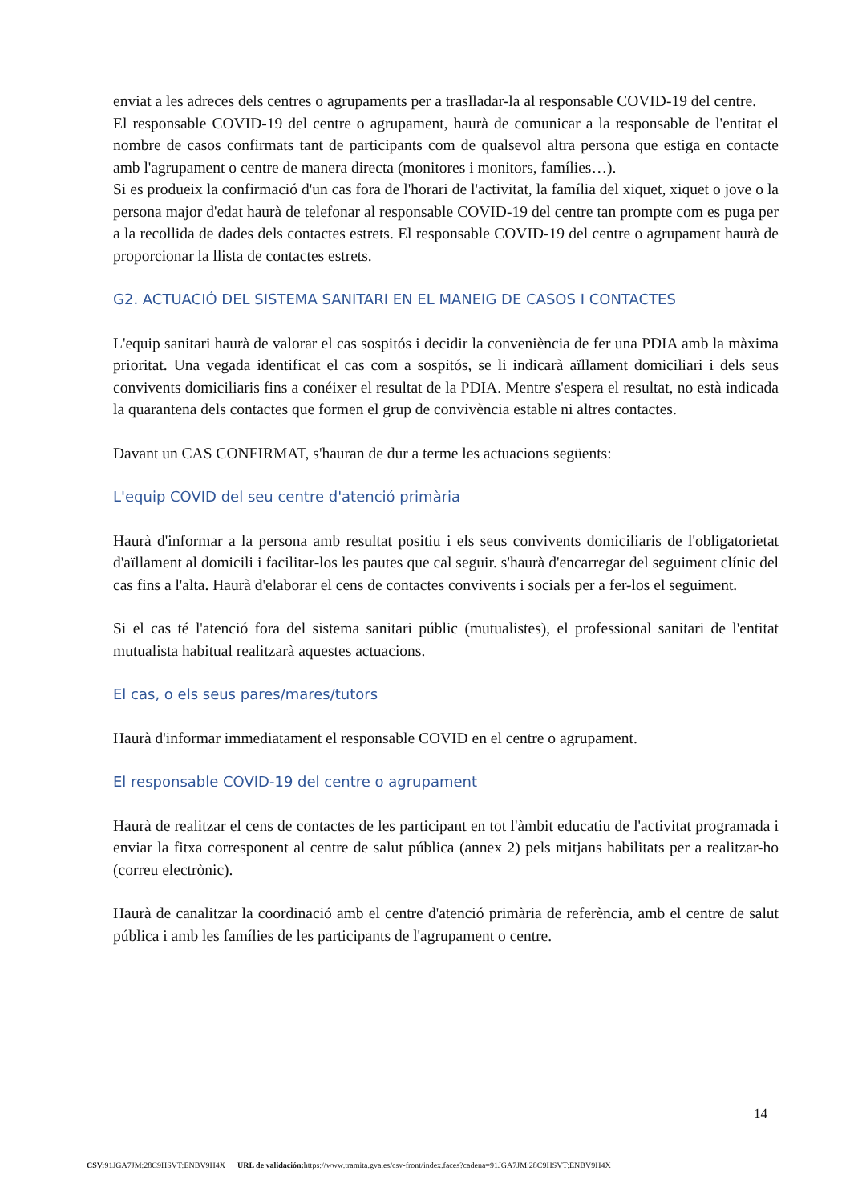enviat a les adreces dels centres o agrupaments per a traslladar-la al responsable COVID-19 del centre.
El responsable COVID-19 del centre o agrupament, haurà de comunicar a la responsable de l'entitat el nombre de casos confirmats tant de participants com de qualsevol altra persona que estiga en contacte amb l'agrupament o centre de manera directa (monitores i monitors, famílies…).
Si es produeix la confirmació d'un cas fora de l'horari de l'activitat, la família del xiquet, xiquet o jove o la persona major d'edat haurà de telefonar al responsable COVID-19 del centre tan prompte com es puga per a la recollida de dades dels contactes estrets. El responsable COVID-19 del centre o agrupament haurà de proporcionar la llista de contactes estrets.
G2. ACTUACIÓ DEL SISTEMA SANITARI EN EL MANEIG DE CASOS I CONTACTES
L'equip sanitari haurà de valorar el cas sospitós i decidir la conveniència de fer una PDIA amb la màxima prioritat. Una vegada identificat el cas com a sospitós, se li indicarà aïllament domiciliari i dels seus convivents domiciliaris fins a conéixer el resultat de la PDIA. Mentre s'espera el resultat, no està indicada la quarantena dels contactes que formen el grup de convivència estable ni altres contactes.
Davant un CAS CONFIRMAT, s'hauran de dur a terme les actuacions següents:
L'equip COVID del seu centre d'atenció primària
Haurà d'informar a la persona amb resultat positiu i els seus convivents domiciliaris de l'obligatorietat d'aïllament al domicili i facilitar-los les pautes que cal seguir. s'haurà d'encarregar del seguiment clínic del cas fins a l'alta. Haurà d'elaborar el cens de contactes convivents i socials per a fer-los el seguiment.
Si el cas té l'atenció fora del sistema sanitari públic (mutualistes), el professional sanitari de l'entitat mutualista habitual realitzarà aquestes actuacions.
El cas, o els seus pares/mares/tutors
Haurà d'informar immediatament el responsable COVID en el centre o agrupament.
El responsable COVID-19 del centre o agrupament
Haurà de realitzar el cens de contactes de les participant en tot l'àmbit educatiu de l'activitat programada i enviar la fitxa corresponent al centre de salut pública (annex 2) pels mitjans habilitats per a realitzar-ho (correu electrònic).
Haurà de canalitzar la coordinació amb el centre d'atenció primària de referència, amb el centre de salut pública i amb les famílies de les participants de l'agrupament o centre.
14
CSV: 91JGA7JM:28C9HSVT:ENBV9H4X URL de validación: https://www.tramita.gva.es/csv-front/index.faces?cadena=91JGA7JM:28C9HSVT:ENBV9H4X